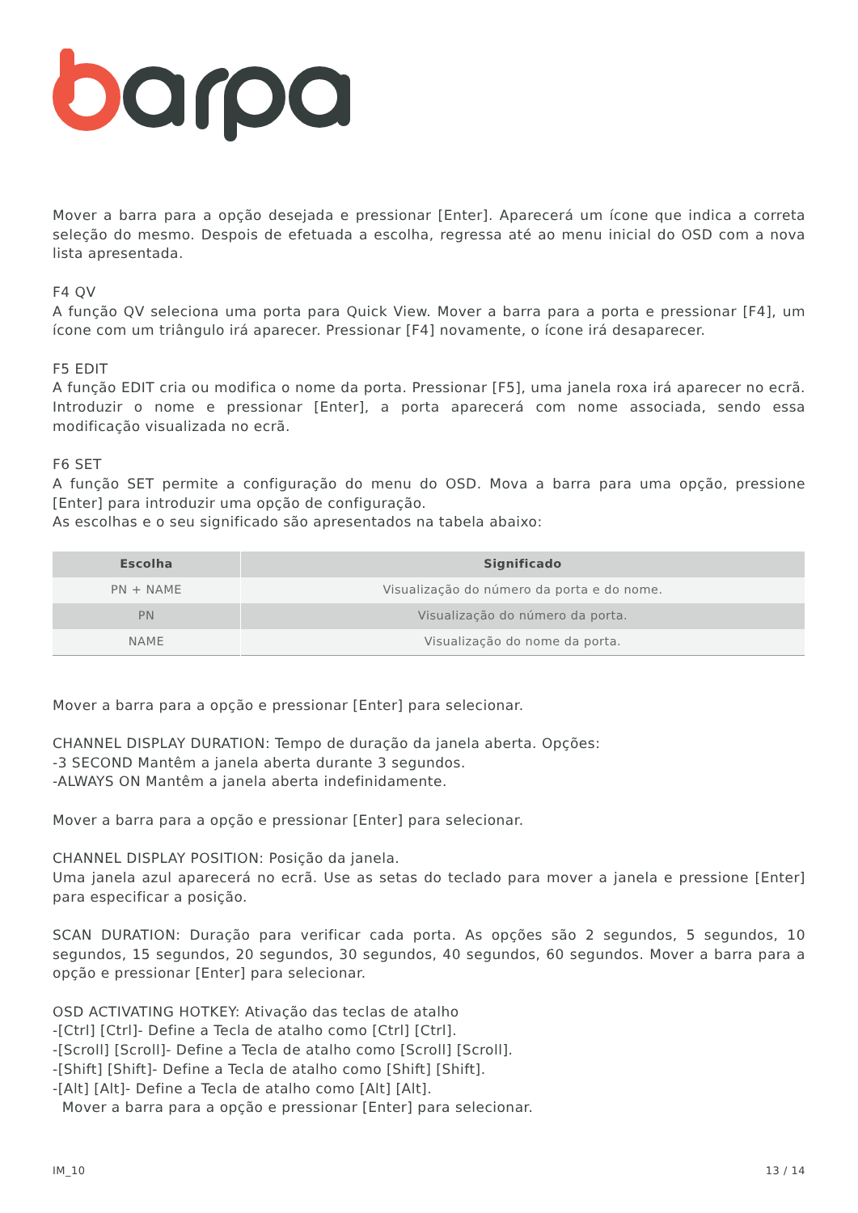Mover a barra para a opção desejada e pressionar [Enter]. Aparecerá um ícone que indica a correta seleção do mesmo. Despois de efetuada a escolha, regressa até ao menu inicial do OSD com a nova lista apresentada.
F4 QV
A função QV seleciona uma porta para Quick View. Mover a barra para a porta e pressionar [F4], um ícone com um triângulo irá aparecer. Pressionar [F4] novamente, o ícone irá desaparecer.
F5 EDIT
A função EDIT cria ou modifica o nome da porta. Pressionar [F5], uma janela roxa irá aparecer no ecrã. Introduzir o nome e pressionar [Enter], a porta aparecerá com nome associada, sendo essa modificação visualizada no ecrã.
F6 SET
A função SET permite a configuração do menu do OSD. Mova a barra para uma opção, pressione [Enter] para introduzir uma opção de configuração.
As escolhas e o seu significado são apresentados na tabela abaixo:
| Escolha | Significado |
| --- | --- |
| PN + NAME | Visualização do número da porta e do nome. |
| PN | Visualização do número da porta. |
| NAME | Visualização do nome da porta. |
Mover a barra para a opção e pressionar [Enter] para selecionar.
CHANNEL DISPLAY DURATION: Tempo de duração da janela aberta. Opções:
-3 SECOND Mantêm a janela aberta durante 3 segundos.
-ALWAYS ON Mantêm a janela aberta indefinidamente.
Mover a barra para a opção e pressionar [Enter] para selecionar.
CHANNEL DISPLAY POSITION: Posição da janela.
Uma janela azul aparecerá no ecrã. Use as setas do teclado para mover a janela e pressione [Enter] para especificar a posição.
SCAN DURATION: Duração para verificar cada porta. As opções são 2 segundos, 5 segundos, 10 segundos, 15 segundos, 20 segundos, 30 segundos, 40 segundos, 60 segundos. Mover a barra para a opção e pressionar [Enter] para selecionar.
OSD ACTIVATING HOTKEY: Ativação das teclas de atalho
-[Ctrl] [Ctrl]- Define a Tecla de atalho como [Ctrl] [Ctrl].
-[Scroll] [Scroll]- Define a Tecla de atalho como [Scroll] [Scroll].
-[Shift] [Shift]- Define a Tecla de atalho como [Shift] [Shift].
-[Alt] [Alt]- Define a Tecla de atalho como [Alt] [Alt].
Mover a barra para a opção e pressionar [Enter] para selecionar.
IM_10 13 / 14